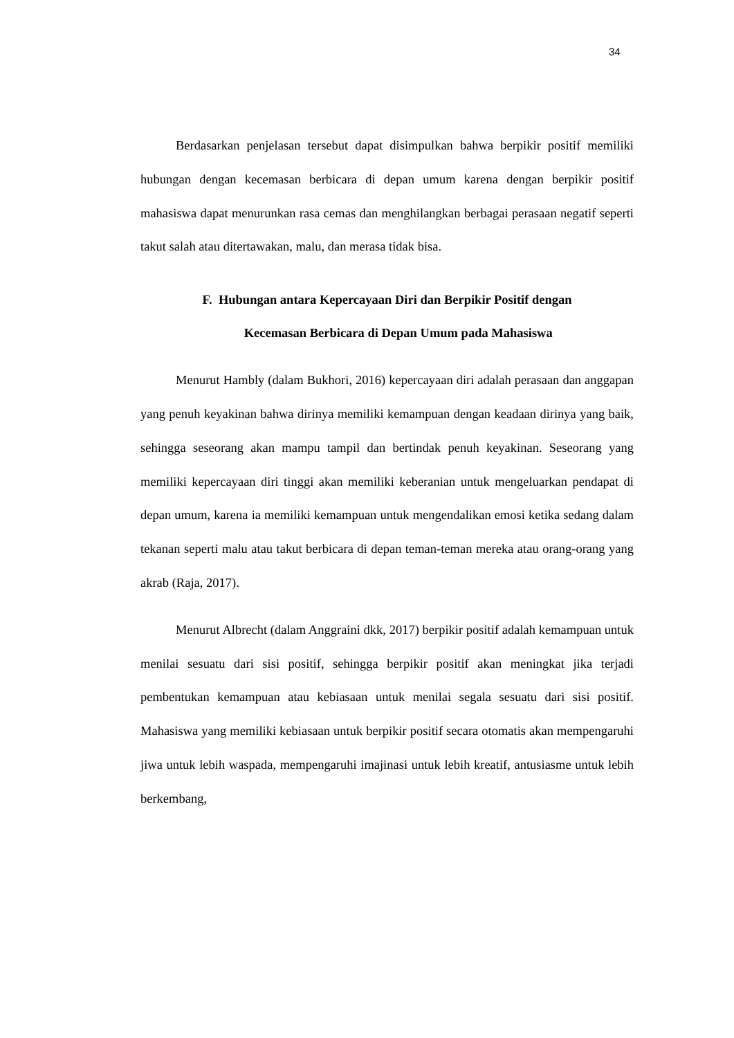34
Berdasarkan penjelasan tersebut dapat disimpulkan bahwa berpikir positif memiliki hubungan dengan kecemasan berbicara di depan umum karena dengan berpikir positif mahasiswa dapat menurunkan rasa cemas dan menghilangkan berbagai perasaan negatif seperti takut salah atau ditertawakan, malu, dan merasa tidak bisa.
F. Hubungan antara Kepercayaan Diri dan Berpikir Positif dengan
Kecemasan Berbicara di Depan Umum pada Mahasiswa
Menurut Hambly (dalam Bukhori, 2016) kepercayaan diri adalah perasaan dan anggapan yang penuh keyakinan bahwa dirinya memiliki kemampuan dengan keadaan dirinya yang baik, sehingga seseorang akan mampu tampil dan bertindak penuh keyakinan. Seseorang yang memiliki kepercayaan diri tinggi akan memiliki keberanian untuk mengeluarkan pendapat di depan umum, karena ia memiliki kemampuan untuk mengendalikan emosi ketika sedang dalam tekanan seperti malu atau takut berbicara di depan teman-teman mereka atau orang-orang yang akrab (Raja, 2017).
Menurut Albrecht (dalam Anggraini dkk, 2017) berpikir positif adalah kemampuan untuk menilai sesuatu dari sisi positif, sehingga berpikir positif akan meningkat jika terjadi pembentukan kemampuan atau kebiasaan untuk menilai segala sesuatu dari sisi positif. Mahasiswa yang memiliki kebiasaan untuk berpikir positif secara otomatis akan mempengaruhi jiwa untuk lebih waspada, mempengaruhi imajinasi untuk lebih kreatif, antusiasme untuk lebih berkembang,